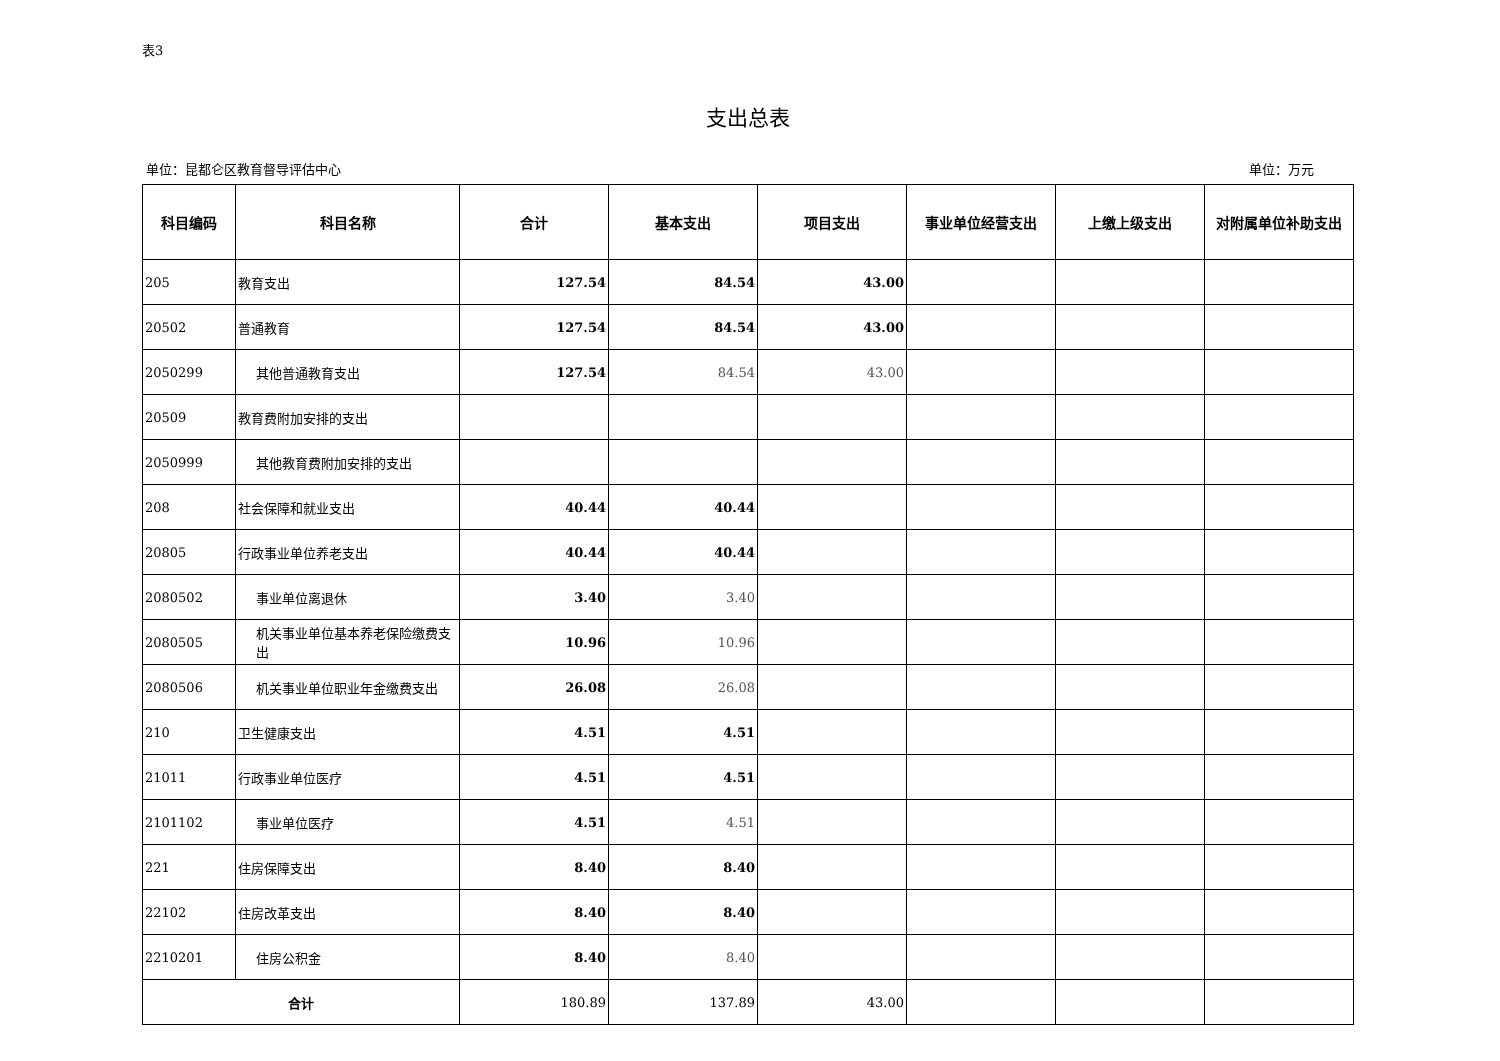表3
支出总表
单位：昆都仑区教育督导评估中心 单位：万元
| 科目编码 | 科目名称 | 合计 | 基本支出 | 项目支出 | 事业单位经营支出 | 上缴上级支出 | 对附属单位补助支出 |
| --- | --- | --- | --- | --- | --- | --- | --- |
| 205 | 教育支出 | 127.54 | 84.54 | 43.00 | | | |
| 20502 | 普通教育 | 127.54 | 84.54 | 43.00 | | | |
| 2050299 | 其他普通教育支出 | 127.54 | 84.54 | 43.00 | | | |
| 20509 | 教育费附加安排的支出 | | | | | | |
| 2050999 | 其他教育费附加安排的支出 | | | | | | |
| 208 | 社会保障和就业支出 | 40.44 | 40.44 | | | | |
| 20805 | 行政事业单位养老支出 | 40.44 | 40.44 | | | | |
| 2080502 | 事业单位离退休 | 3.40 | 3.40 | | | | |
| 2080505 | 机关事业单位基本养老保险缴费支出 | 10.96 | 10.96 | | | | |
| 2080506 | 机关事业单位职业年金缴费支出 | 26.08 | 26.08 | | | | |
| 210 | 卫生健康支出 | 4.51 | 4.51 | | | | |
| 21011 | 行政事业单位医疗 | 4.51 | 4.51 | | | | |
| 2101102 | 事业单位医疗 | 4.51 | 4.51 | | | | |
| 221 | 住房保障支出 | 8.40 | 8.40 | | | | |
| 22102 | 住房改革支出 | 8.40 | 8.40 | | | | |
| 2210201 | 住房公积金 | 8.40 | 8.40 | | | | |
| 合计 | | 180.89 | 137.89 | 43.00 | | | |